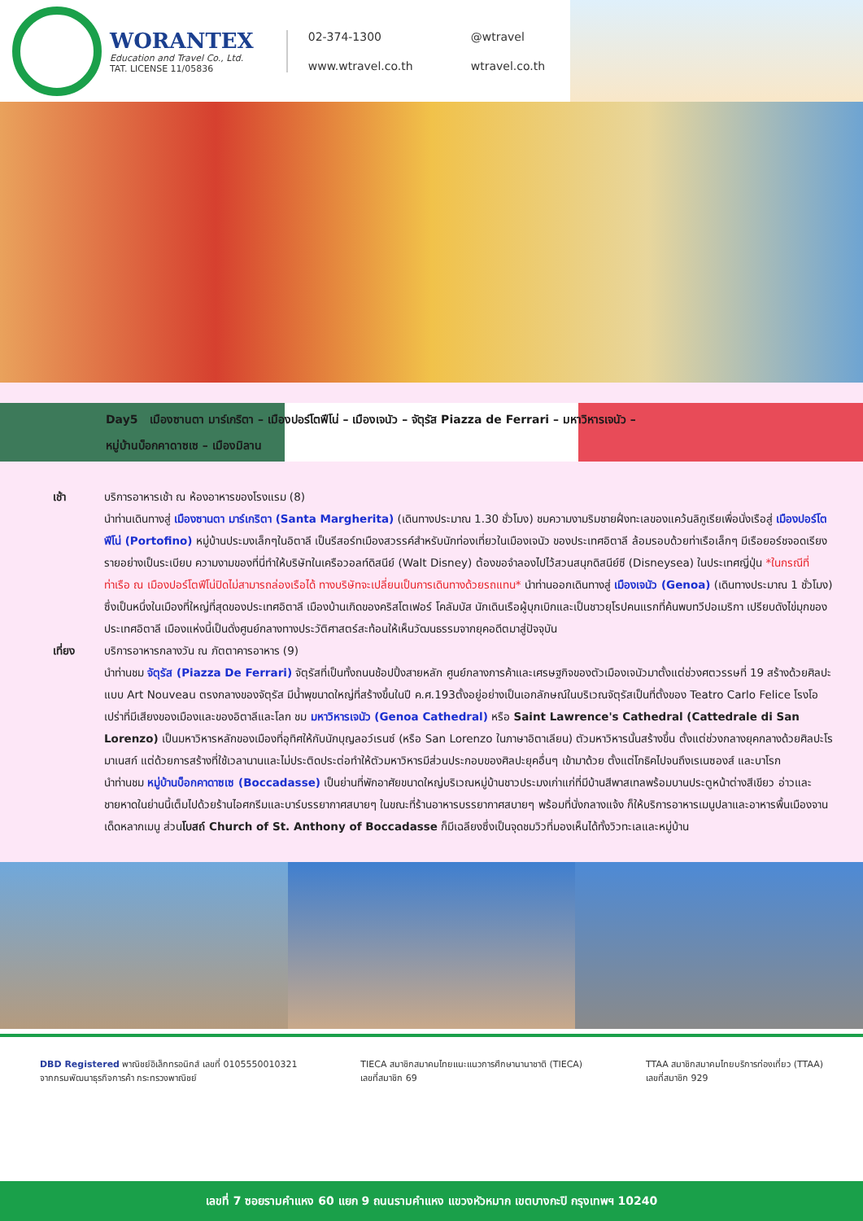WORANTEX
Education and Travel Co., Ltd.
TAT. LICENSE 11/05836
02-374-1300 @wtravel www.wtravel.co.th wtravel.co.th
Day5 เมืองซานตา มาร์เกริตา – เมืองปอร์โตฟีโน่ – เมืองเจนัว – จัตุรัส Piazza de Ferrari – มหาวิหารเจนัว –
หมู่บ้านบ็อกคาดาซเซ – เมืองมิลาน
เช้า บริการอาหารเช้า ณ ห้องอาหารของโรงแรม (8)
นำท่านเดินทางสู่ เมืองซานตา มาร์เกริตา (Santa Margherita) (เดินทางประมาณ 1.30 ชั่วโมง) ชมความงามริมชายฝั่งทะเลของแคว้นลิกูเรียเพื่อนั่งเรือสู่ เมืองปอร์โตฟีโน่ (Portofino) หมู่บ้านประมงเล็กๆในอิตาลี เป็นรีสอร์ทเมืองสวรรค์สำหรับนักท่องเที่ยวในเมืองเจนัว ของประเทศอิตาลี ล้อมรอบด้วยท่าเรือเล็กๆ มีเรือยอร์ชจอดเรียงรายอย่างเป็นระเบียบ ความงามของที่นี่ทำให้บริษัทในเครือวอลท์ดิสนีย์ (Walt Disney) ต้องขอจำลองไปไว้สวนสนุกดิสนีย์ซี (Disneysea) ในประเทศญี่ปุ่น *ในกรณีที่ท่าเรือ ณ เมืองปอร์โตฟีโน่ปิดไม่สามารถล่องเรือได้ ทางบริษัทจะเปลี่ยนเป็นการเดินทางด้วยรถแทน* นำท่านออกเดินทางสู่ เมืองเจนัว (Genoa) (เดินทางประมาณ 1 ชั่วโมง) ซึ่งเป็นหนึ่งในเมืองที่ใหญ่ที่สุดของประเทศอิตาลี เมืองบ้านเกิดของคริสโตเฟอร์ โคลัมบัส นักเดินเรือผู้บุกเบิกและเป็นชาวยุโรปคนแรกที่ค้นพบทวีปอเมริกา เปรียบดังไข่มุกของประเทศอิตาลี เมืองแห่งนี้เป็นดั่งศูนย์กลางทางประวัติศาสตร์สะท้อนให้เห็นวัฒนธรรมจากยุคอดีตมาสู่ปัจจุบัน
เที่ยง บริการอาหารกลางวัน ณ ภัตตาคารอาหาร (9)
นำท่านชม จัตุรัส (Piazza De Ferrari) จัตุรัสที่เป็นทั้งถนนช้อปปิ้งสายหลัก ศูนย์กลางการค้าและเศรษฐกิจของตัวเมืองเจนัวมาตั้งแต่ช่วงศตวรรษที่ 19 สร้างด้วยศิลปะแบบ Art Nouveau ตรงกลางของจัตุรัส มีน้ำพุขนาดใหญ่ที่สร้างขึ้นในปี ค.ศ.193ตั้งอยู่อย่างเป็นเอกลักษณ์ในบริเวณจัตุรัสเป็นที่ตั้งของ Teatro Carlo Felice โรงโอเปร่าที่มีเสียงของเมืองและของอิตาลีและโลก ชม มหาวิหารเจนัว (Genoa Cathedral) หรือ Saint Lawrence's Cathedral (Cattedrale di San Lorenzo) เป็นมหาวิหารหลักของเมืองที่อุทิศให้กับนักบุญลอว์เรนซ์ (หรือ San Lorenzo ในภาษาอิตาเลียน) ตัวมหาวิหารนั้นสร้างขึ้น ตั้งแต่ช่วงกลางยุคกลางด้วยศิลปะโรมาเนสก์ แต่ด้วยการสร้างที่ใช้เวลานานและไม่ประติดประต่อทำให้ตัวมหาวิหารมีส่วนประกอบของศิลปะยุคอื่นๆ เข้ามาด้วย ตั้งแต่โกธิคไปจนถึงเรเนซองส์ และบาโรก
นำท่านชม หมู่บ้านบ็อกคาดาซเซ (Boccadasse) เป็นย่านที่พักอาศัยขนาดใหญ่บริเวณหมู่บ้านชาวประมงเก่าแก่ที่มีบ้านสีพาสเทลพร้อมบานประตูหน้าต่างสีเขียว อ่าวและชายหาดในย่านนี้เต็มไปด้วยร้านไอศกรีมและบาร์บรรยากาศสบายๆ ในขณะที่ร้านอาหารบรรยากาศสบายๆ พร้อมที่นั่งกลางแจ้ง ก็ให้บริการอาหารเมนูปลาและอาหารพื้นเมืองจานเด็ดหลากเมนู ส่วนโบสถ์ Church of St. Anthony of Boccadasse ก็มีเฉลียงซึ่งเป็นจุดชมวิวที่มองเห็นได้ทั้งวิวทะเลและหมู่บ้าน
DBD Registered พาณิชย์อิเล็กทรอนิกส์ เลขที่ 0105550010321
จากกรมพัฒนาธุรกิจการค้า กระทรวงพาณิชย์
TIECA สมาชิกสมาคมไทยแนะแนวการศึกษานานาชาติ (TIECA)
เลขที่สมาชิก 69
TTAA สมาชิกสมาคมไทยบริการท่องเที่ยว (TTAA)
เลขที่สมาชิก 929
เลขที่ 7 ซอยรามคำแหง 60 แยก 9 ถนนรามคำแหง แขวงหัวหมาก เขตบางกะปิ กรุงเทพฯ 10240